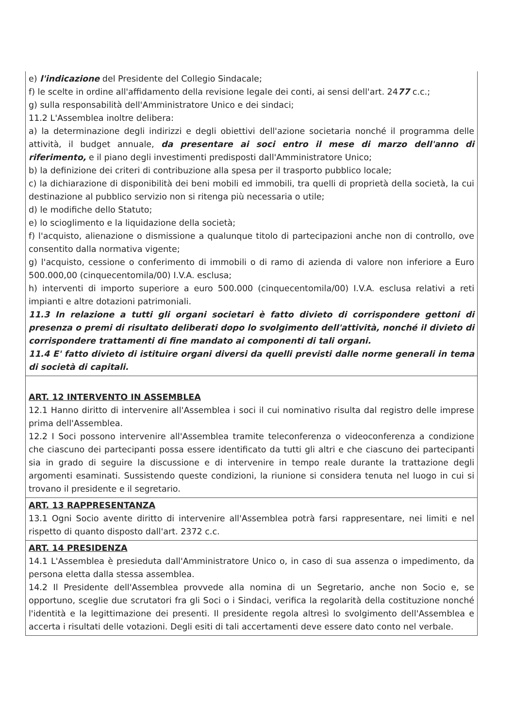| e) l'indicazione del Presidente del Collegio Sindacale; f) le scelte in ordine all'affidamento della revisione legale dei conti, ai sensi dell'art. 24 77 c.c.; g) sulla responsabilità dell'Amministratore Unico e dei sindaci; 11.2 L'Assemblea inoltre delibera: a) la determinazione degli indirizzi e degli obiettivi dell'azione societaria nonché il programma delle attività, il budget annuale, da presentare ai soci entro il mese di marzo dell'anno di riferimento, e il piano degli investimenti predisposti dall'Amministratore Unico; b) la definizione dei criteri di contribuzione alla spesa per il trasporto pubblico locale; c) la dichiarazione di disponibilità dei beni mobili ed immobili, tra quelli di proprietà della società, la cui destinazione al pubblico servizio non si ritenga più necessaria o utile; d) le modifiche dello Statuto; e) lo scioglimento e la liquidazione della società; f) l'acquisto, alienazione o dismissione a qualunque titolo di partecipazioni anche non di controllo, ove consentito dalla normativa vigente; g) l'acquisto, cessione o conferimento di immobili o di ramo di azienda di valore non inferiore a Euro 500.000,00 (cinquecentomila/00) I.V.A. esclusa; h) interventi di importo superiore a euro 500.000 (cinquecentomila/00) I.V.A. esclusa relativi a reti impianti e altre dotazioni patrimoniali. 11.3 In relazione a tutti gli organi societari è fatto divieto di corrispondere gettoni di presenza o premi di risultato deliberati dopo lo svolgimento dell'attività, nonché il divieto di corrispondere trattamenti di fine mandato ai componenti di tali organi. 11.4 E' fatto divieto di istituire organi diversi da quelli previsti dalle norme generali in tema di società di capitali. |
| ART. 12 INTERVENTO IN ASSEMBLEA 12.1 Hanno diritto di intervenire all'Assemblea i soci il cui nominativo risulta dal registro delle imprese prima dell'Assemblea. 12.2 I Soci possono intervenire all'Assemblea tramite teleconferenza o videoconferenza a condizione che ciascuno dei partecipanti possa essere identificato da tutti gli altri e che ciascuno dei partecipanti sia in grado di seguire la discussione e di intervenire in tempo reale durante la trattazione degli argomenti esaminati. Sussistendo queste condizioni, la riunione si considera tenuta nel luogo in cui si trovano il presidente e il segretario. |
| ART. 13 RAPPRESENTANZA 13.1 Ogni Socio avente diritto di intervenire all'Assemblea potrà farsi rappresentare, nei limiti e nel rispetto di quanto disposto dall'art. 2372 c.c. |
| ART. 14 PRESIDENZA 14.1 L'Assemblea è presieduta dall'Amministratore Unico o, in caso di sua assenza o impedimento, da persona eletta dalla stessa assemblea. 14.2 Il Presidente dell'Assemblea provvede alla nomina di un Segretario, anche non Socio e, se opportuno, sceglie due scrutatori fra gli Soci o i Sindaci, verifica la regolarità della costituzione nonché l'identità e la legittimazione dei presenti. Il presidente regola altresì lo svolgimento dell'Assemblea e accerta i risultati delle votazioni. Degli esiti di tali accertamenti deve essere dato conto nel verbale. |